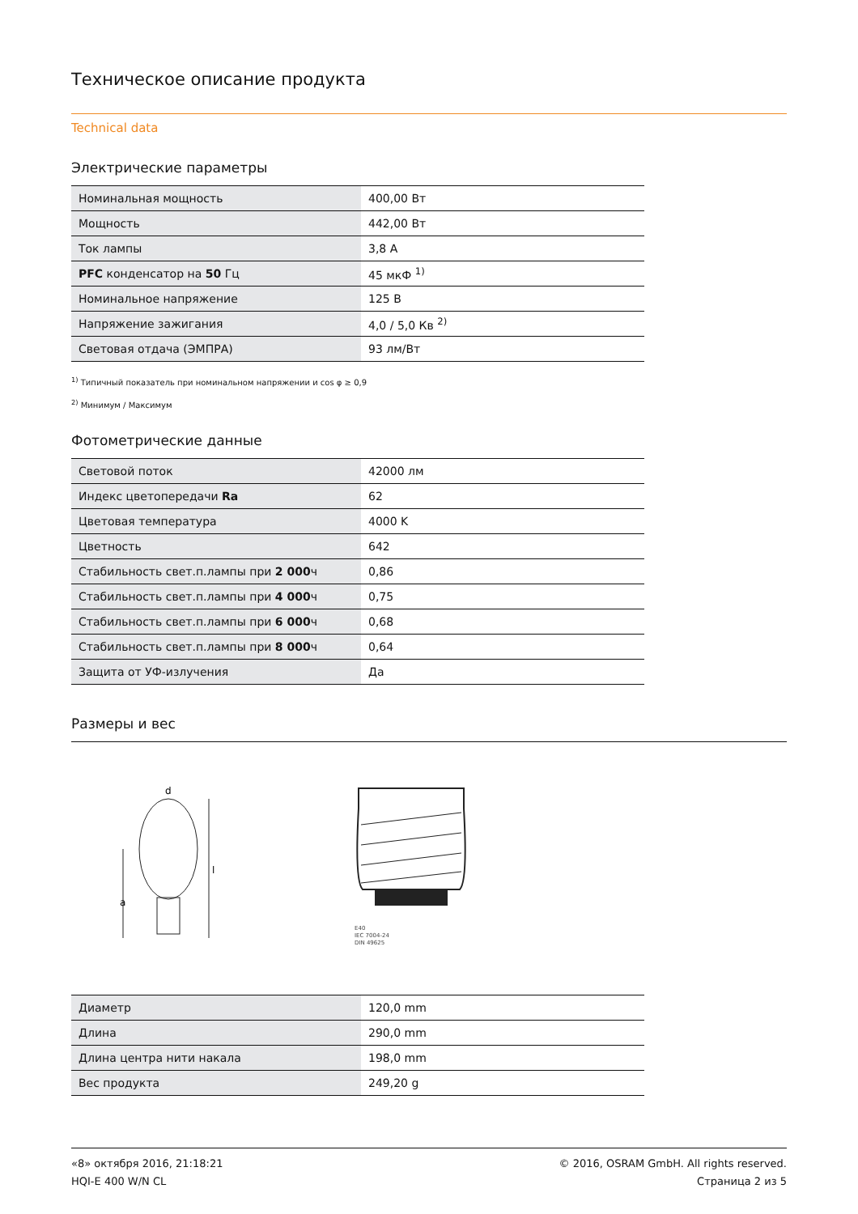Техническое описание продукта
Technical data
Электрические параметры
| Номинальная мощность | 400,00 Вт |
| Мощность | 442,00 Вт |
| Ток лампы | 3,8 A |
| PFC конденсатор на 50 Гц | 45 мкФ <sup>1)</sup> |
| Номинальное напряжение | 125 В |
| Напряжение зажигания | 4,0 / 5,0 Кв <sup>2)</sup> |
| Световая отдача (ЭМПРА) | 93 лм/Вт |
<sup>1)</sup> Типичный показатель при номинальном напряжении и cos φ ≥ 0,9
<sup>2)</sup> Минимум / Максимум
Фотометрические данные
| Световой поток | 42000 лм |
| Индекс цветопередачи Ra | 62 |
| Цветовая температура | 4000 K |
| Цветность | 642 |
| Стабильность свет.п.лампы при 2 000 ч | 0,86 |
| Стабильность свет.п.лампы при 4 000 ч | 0,75 |
| Стабильность свет.п.лампы при 6 000 ч | 0,68 |
| Стабильность свет.п.лампы при 8 000 ч | 0,64 |
| Защита от УФ-излучения | Да |
Размеры и вес
d
l
a
E40
IEC 7004-24
DIN 49625
| Диаметр | 120,0 mm |
| Длина | 290,0 mm |
| Длина центра нити накала | 198,0 mm |
| Вес продукта | 249,20 g |
«8» октября 2016, 21:18:21
HQI-E 400 W/N CL
© 2016, OSRAM GmbH. All rights reserved.
Страница 2 из 5